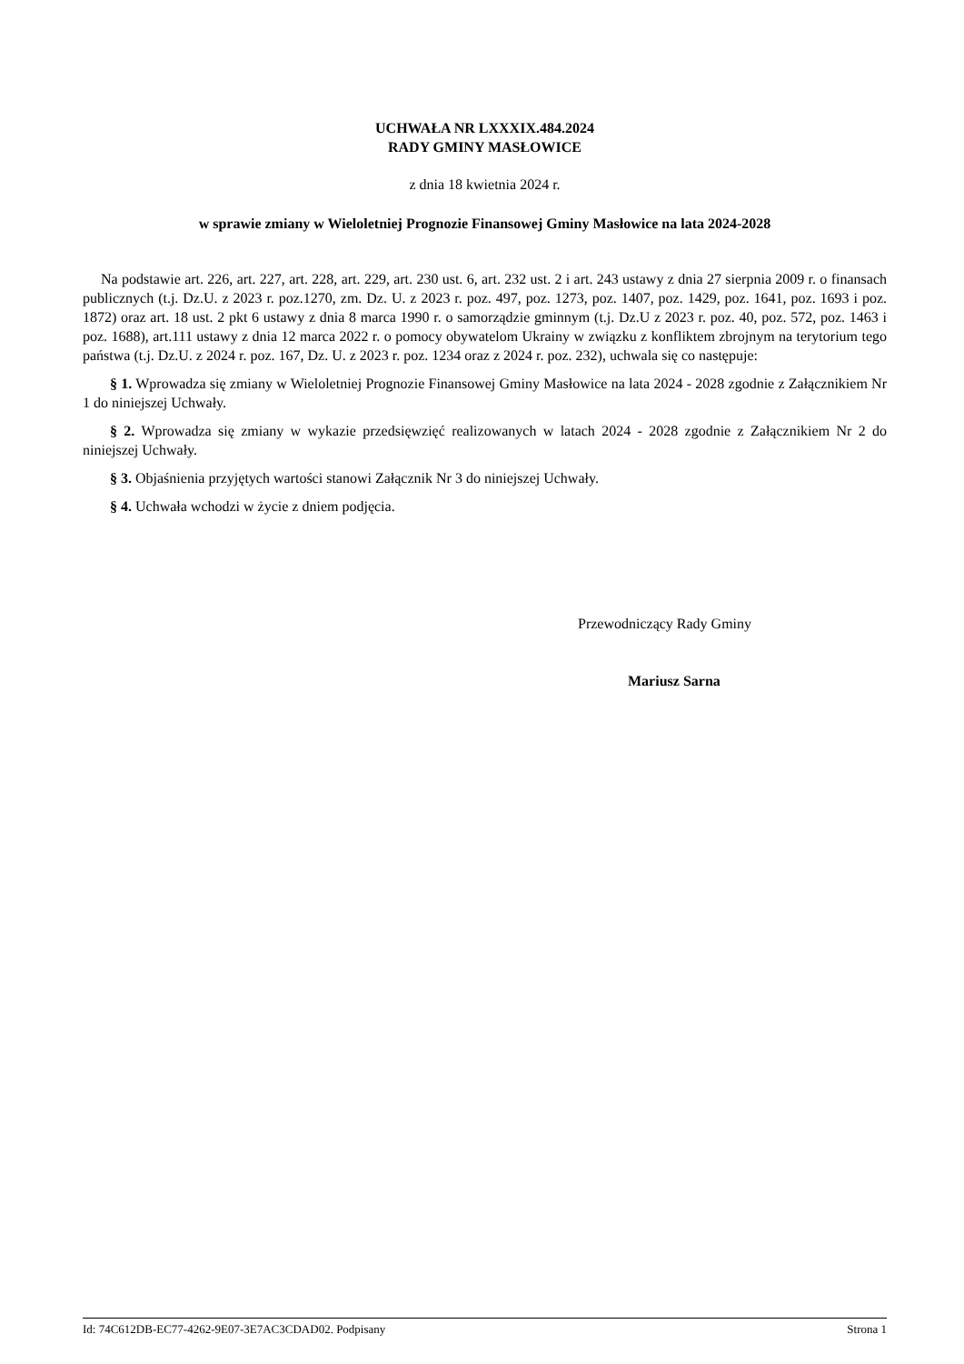UCHWAŁA NR LXXXIX.484.2024
RADY GMINY MASŁOWICE
z dnia 18 kwietnia 2024 r.
w sprawie zmiany w Wieloletniej Prognozie Finansowej Gminy Masłowice na lata 2024-2028
Na podstawie art. 226, art. 227, art. 228, art. 229, art. 230 ust. 6, art. 232 ust. 2 i art. 243 ustawy z dnia 27 sierpnia 2009 r. o finansach publicznych (t.j. Dz.U. z 2023 r. poz.1270, zm. Dz. U. z 2023 r. poz. 497, poz. 1273, poz. 1407, poz. 1429, poz. 1641, poz. 1693 i poz. 1872) oraz art. 18 ust. 2 pkt 6 ustawy z dnia 8 marca 1990 r. o samorządzie gminnym (t.j. Dz.U z 2023 r. poz. 40, poz. 572, poz. 1463 i poz. 1688), art.111 ustawy z dnia 12 marca 2022 r. o pomocy obywatelom Ukrainy w związku z konfliktem zbrojnym na terytorium tego państwa (t.j. Dz.U. z 2024 r. poz. 167, Dz. U. z 2023 r. poz. 1234 oraz z 2024 r. poz. 232), uchwala się co następuje:
§ 1. Wprowadza się zmiany w Wieloletniej Prognozie Finansowej Gminy Masłowice na lata 2024 - 2028 zgodnie z Załącznikiem Nr 1 do niniejszej Uchwały.
§ 2. Wprowadza się zmiany w wykazie przedsięwzięć realizowanych w latach 2024 - 2028 zgodnie z Załącznikiem Nr 2 do niniejszej Uchwały.
§ 3. Objaśnienia przyjętych wartości stanowi Załącznik Nr 3 do niniejszej Uchwały.
§ 4. Uchwała wchodzi w życie z dniem podjęcia.
Przewodniczący Rady Gminy
Mariusz Sarna
Id: 74C612DB-EC77-4262-9E07-3E7AC3CDAD02. Podpisany Strona 1